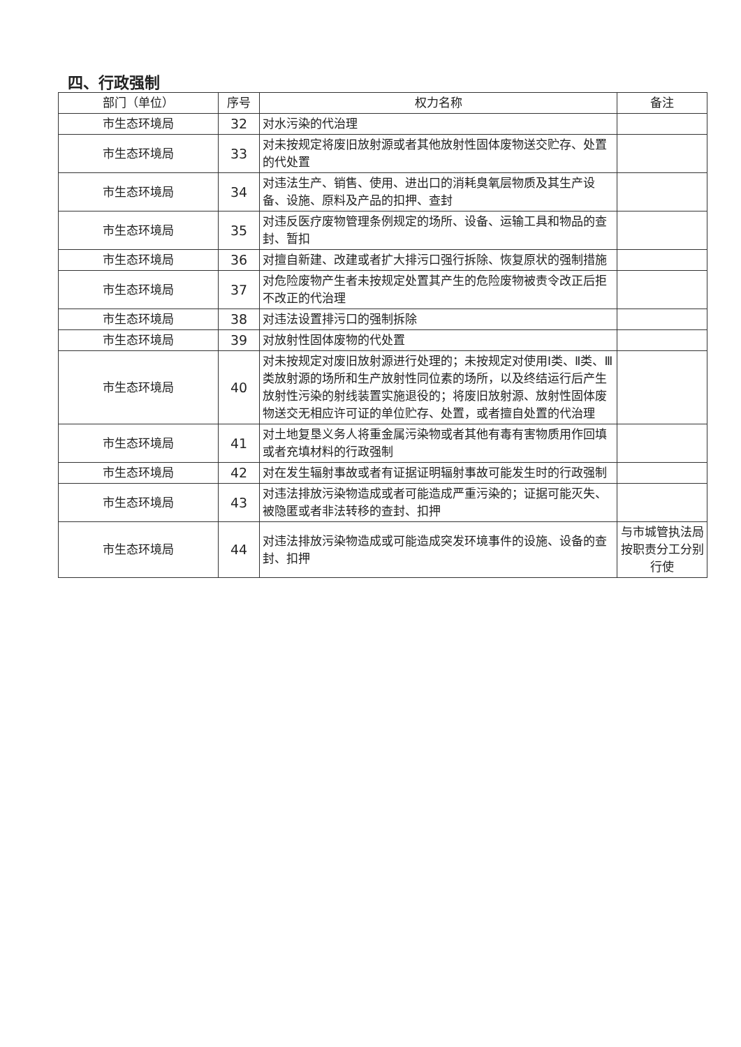四、行政强制
| 部门（单位） | 序号 | 权力名称 | 备注 |
| --- | --- | --- | --- |
| 市生态环境局 | 32 | 对水污染的代治理 | |
| 市生态环境局 | 33 | 对未按规定将废旧放射源或者其他放射性固体废物送交贮存、处置的代处置 | |
| 市生态环境局 | 34 | 对违法生产、销售、使用、进出口的消耗臭氧层物质及其生产设备、设施、原料及产品的扣押、查封 | |
| 市生态环境局 | 35 | 对违反医疗废物管理条例规定的场所、设备、运输工具和物品的查封、暂扣 | |
| 市生态环境局 | 36 | 对擅自新建、改建或者扩大排污口强行拆除、恢复原状的强制措施 | |
| 市生态环境局 | 37 | 对危险废物产生者未按规定处置其产生的危险废物被责令改正后拒不改正的代治理 | |
| 市生态环境局 | 38 | 对违法设置排污口的强制拆除 | |
| 市生态环境局 | 39 | 对放射性固体废物的代处置 | |
| 市生态环境局 | 40 | 对未按规定对废旧放射源进行处理的；未按规定对使用Ⅰ类、Ⅱ类、Ⅲ类放射源的场所和生产放射性同位素的场所，以及终结运行后产生放射性污染的射线装置实施退役的；将废旧放射源、放射性固体废物送交无相应许可证的单位贮存、处置，或者擅自处置的代治理 | |
| 市生态环境局 | 41 | 对土地复垦义务人将重金属污染物或者其他有毒有害物质用作回填或者充填材料的行政强制 | |
| 市生态环境局 | 42 | 对在发生辐射事故或者有证据证明辐射事故可能发生时的行政强制 | |
| 市生态环境局 | 43 | 对违法排放污染物造成或者可能造成严重污染的；证据可能灭失、被隐匿或者非法转移的查封、扣押 | |
| 市生态环境局 | 44 | 对违法排放污染物造成或可能造成突发环境事件的设施、设备的查封、扣押 | 与市城管执法局按职责分工分别行使 |